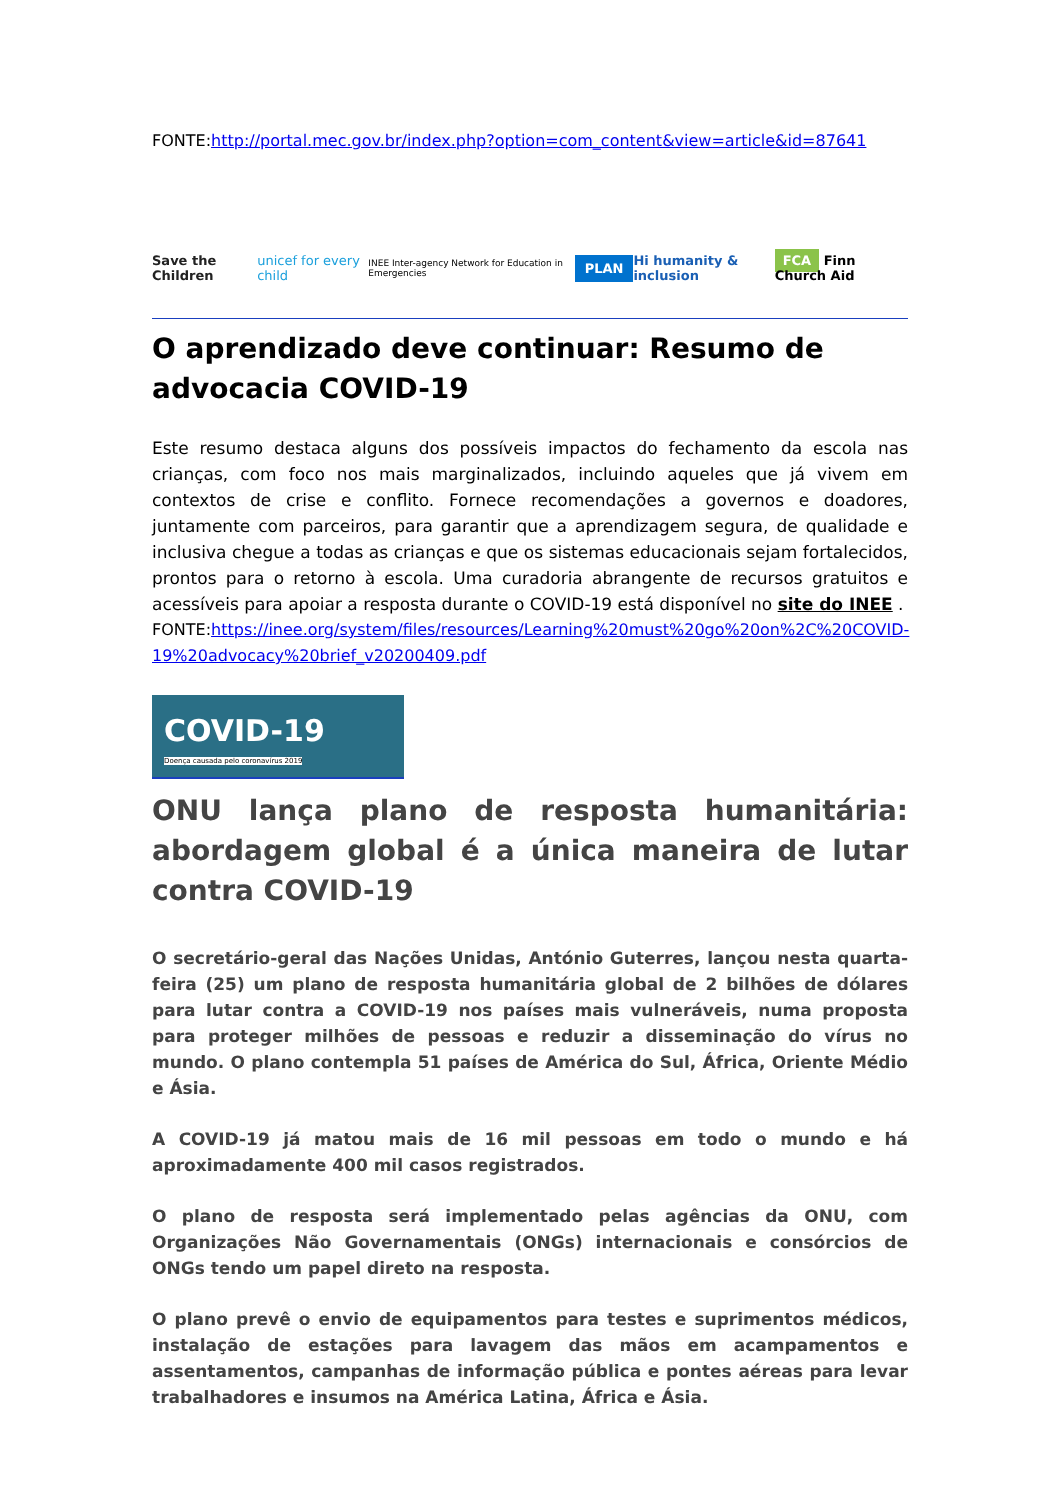FONTE:http://portal.mec.gov.br/index.php?option=com_content&view=article&id=87641
Save the Children unicef for every child INEE Inter-agency Network for Education in Emergencies PLAN Hi humanity & inclusion FCA Finn Church Aid
O aprendizado deve continuar: Resumo de advocacia COVID-19
Este resumo destaca alguns dos possíveis impactos do fechamento da escola nas crianças, com foco nos mais marginalizados, incluindo aqueles que já vivem em contextos de crise e conflito. Fornece recomendações a governos e doadores, juntamente com parceiros, para garantir que a aprendizagem segura, de qualidade e inclusiva chegue a todas as crianças e que os sistemas educacionais sejam fortalecidos, prontos para o retorno à escola. Uma curadoria abrangente de recursos gratuitos e acessíveis para apoiar a resposta durante o COVID-19 está disponível no site do INEE .
FONTE:https://inee.org/system/files/resources/Learning%20must%20go%20on%2C%20COVID-19%20advocacy%20brief_v20200409.pdf
COVID-19
Doença causada pelo coronavírus 2019
ONU lança plano de resposta humanitária: abordagem global é a única maneira de lutar contra COVID-19
O secretário-geral das Nações Unidas, António Guterres, lançou nesta quarta-feira (25) um plano de resposta humanitária global de 2 bilhões de dólares para lutar contra a COVID-19 nos países mais vulneráveis, numa proposta para proteger milhões de pessoas e reduzir a disseminação do vírus no mundo. O plano contempla 51 países de América do Sul, África, Oriente Médio e Ásia.
A COVID-19 já matou mais de 16 mil pessoas em todo o mundo e há aproximadamente 400 mil casos registrados.
O plano de resposta será implementado pelas agências da ONU, com Organizações Não Governamentais (ONGs) internacionais e consórcios de ONGs tendo um papel direto na resposta.
O plano prevê o envio de equipamentos para testes e suprimentos médicos, instalação de estações para lavagem das mãos em acampamentos e assentamentos, campanhas de informação pública e pontes aéreas para levar trabalhadores e insumos na América Latina, África e Ásia.